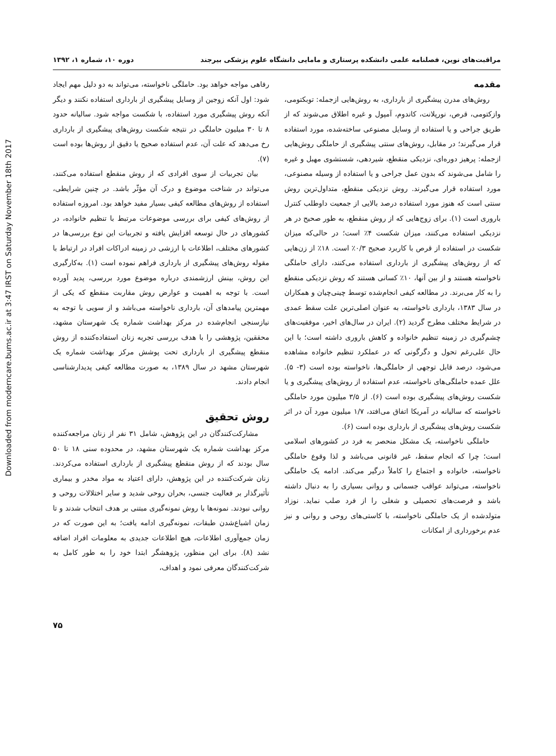Downloaded from moderncare.bums.ac.ir at 3:47 IRST on Saturday November 18th 2017
مراقبت‌های نوین، فصلنامه علمی دانشکده پرستاری و مامایی دانشگاه علوم پزشکی بیرجند دوره ۱۰، شماره ۱، ۱۳۹۲
مقدمه
روش‌های مدرن پیشگیری از بارداری، به روش‌هایی ازجمله: توبکتومی، وازکتومی، قرص، نورپلانت، کاندوم، آمپول و غیره اطلاق می‌شوند که از طریق جراحی و یا استفاده از وسایل مصنوعی ساخته‌شده، مورد استفاده قرار می‌گیرند؛ در مقابل، روش‌های سنتی پیشگیری از حاملگی روش‌هایی ازجمله: پرهیز دوره‌ای، نزدیکی منقطع، شیردهی، شستشوی مهبل و غیره را شامل می‌شوند که بدون عمل جراحی و یا استفاده از وسیله مصنوعی، مورد استفاده قرار می‌گیرند. روش نزدیکی منقطع، متداول‌ترین روش سنتی است که هنوز مورد استفاده درصد بالایی از جمعیت داوطلب کنترل باروری است (۱). برای زوج‌هایی که از روش منقطع، به طور صحیح در هر نزدیکی استفاده می‌کنند، میزان شکست ۴٪ است؛ در حالی‌که میزان شکست در استفاده از قرص با کاربرد صحیح ۰/۳٪ است. ۱۸٪ از زن‌هایی که از روش‌های پیشگیری از بارداری استفاده می‌کنند، دارای حاملگی ناخواسته هستند و از بین آنها، ۱۰٪ کسانی هستند که روش نزدیکی منقطع را به کار می‌برند. در مطالعه کیفی انجام‌شده توسط چینی‌چیان و همکاران در سال ۱۳۸۳، بارداری ناخواسته، به عنوان اصلی‌ترین علت سقط عمدی در شرایط مختلف مطرح گردید (۲). ایران در سال‌های اخیر، موفقیت‌های چشم‌گیری در زمینه تنظیم خانواده و کاهش باروری داشته است؛ با این حال علی‌رغم تحول و دگرگونی که در عملکرد تنظیم خانواده مشاهده می‌شود، درصد قابل توجهی از حاملگی‌ها، ناخواسته بوده است (۳- ۵). علل عمده حاملگی‌های ناخواسته، عدم استفاده از روش‌های پیشگیری و یا شکست روش‌های پیشگیری بوده است (۶). از ۳/۵ میلیون مورد حاملگی ناخواسته که سالیانه در آمریکا اتفاق می‌افتد، ۱/۷ میلیون مورد آن در اثر شکست روش‌های پیشگیری از بارداری بوده است (۶).
حاملگی ناخواسته، یک مشکل منحصر به فرد در کشورهای اسلامی است؛ چرا که انجام سقط، غیر قانونی می‌باشد و لذا وقوع حاملگی ناخواسته، خانواده و اجتماع را کاملاً درگیر می‌کند. ادامه یک حاملگی ناخواسته، می‌تواند عواقب جسمانی و روانی بسیاری را به دنبال داشته باشد و فرصت‌های تحصیلی و شغلی را از فرد صلب نماید. نوزاد متولدشده از یک حاملگی ناخواسته، با کاستی‌های روحی و روانی و نیز عدم برخورداری از امکانات
رفاهی مواجه خواهد بود. حاملگی ناخواسته، می‌تواند به دو دلیل مهم ایجاد شود: اول آنکه زوجین از وسایل پیشگیری از بارداری استفاده نکنند و دیگر آنکه روش پیشگیری مورد استفاده، با شکست مواجه شود. سالیانه حدود ۸ تا ۳۰ میلیون حاملگی در نتیجه شکست روش‌های پیشگیری از بارداری رخ می‌دهد که علت آن، عدم استفاده صحیح یا دقیق از روش‌ها بوده است (۷).
بیان تجربیات از سوی افرادی که از روش منقطع استفاده می‌کنند، می‌تواند در شناخت موضوع و درک آن مؤثّر باشد. در چنین شرایطی، استفاده از روش‌های مطالعه کیفی بسیار مفید خواهد بود. امروزه استفاده از روش‌های کیفی برای بررسی موضوعات مرتبط با تنظیم خانواده، در کشورهای در حال توسعه افزایش یافته و تجربیات این نوع بررسی‌ها در کشورهای مختلف، اطلاعات با ارزشی در زمینه ادراکات افراد در ارتباط با مقوله روش‌های پیشگیری از بارداری فراهم نموده است (۱). به‌کارگیری این روش، بینش ارزشمندی درباره موضوع مورد بررسی، پدید آورده است. با توجه به اهمیت و عوارض روش مقاربت منقطع که یکی از مهمترین پیامدهای آن، بارداری ناخواسته می‌باشد و از سویی با توجه به نیازسنجی انجام‌شده در مرکز بهداشت شماره یک شهرستان مشهد، محققین، پژوهشی را با هدف بررسی تجربه زنان استفاده‌کننده از روش منقطع پیشگیری از بارداری تحت پوشش مرکز بهداشت شماره یک شهرستان مشهد در سال ۱۳۸۹، به صورت مطالعه کیفی پدیدارشناسی انجام دادند.
روش تحقیق
مشارکت‌کنندگان در این پژوهش، شامل ۳۱ نفر از زنان مراجعه‌کننده مرکز بهداشت شماره یک شهرستان مشهد، در محدوده سنی ۱۸ تا ۵۰ سال بودند که از روش منقطع پیشگیری از بارداری استفاده می‌کردند. زنان شرکت‌کننده در این پژوهش، دارای اعتیاد به مواد مخدر و بیماری تأثیرگذار بر فعالیت جنسی، بحران روحی شدید و سایر اختلالات روحی و روانی نبودند. نمونه‌ها با روش نمونه‌گیری مبتنی بر هدف انتخاب شدند و تا زمان اشباع‌شدن طبقات، نمونه‌گیری ادامه یافت؛ به این صورت که در زمان جمع‌آوری اطلاعات، هیچ اطلاعات جدیدی به معلومات افراد اضافه نشد (۸). برای این منظور، پژوهشگر ابتدا خود را به طور کامل به شرکت‌کنندگان معرفی نمود و اهداف،
۷۵